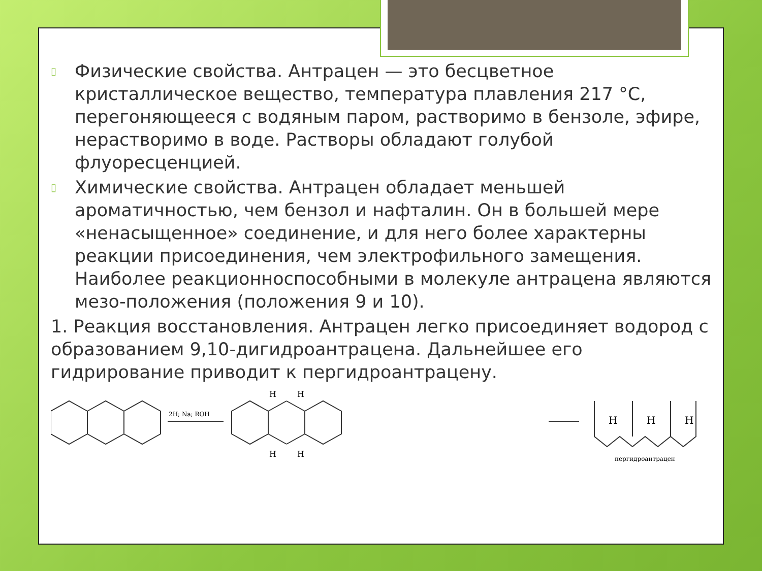▯
Физические свойства. Антрацен — это бесцветное кристаллическое вещество, температура плавления 217 °С, перегоняющееся с водяным паром, растворимо в бензоле, эфире, нерастворимо в воде. Растворы обладают голубой флуоресценцией.
▯
Химические свойства. Антрацен обладает меньшей ароматичностью, чем бензол и нафталин. Он в большей мере «ненасыщенное» соединение, и для него более характерны реакции присоединения, чем электрофильного замещения. Наиболее реакционноспособными в молекуле антрацена являются мезо-положения (положения 9 и 10).
1. Реакция восстановления. Антрацен легко присоединяет водород с образованием 9,10-дигидроантрацена. Дальнейшее его гидрирование приводит к пергидроантрацену.
2H; Na; ROH
H
H
H
H
H
H
H
пергидроантрацен